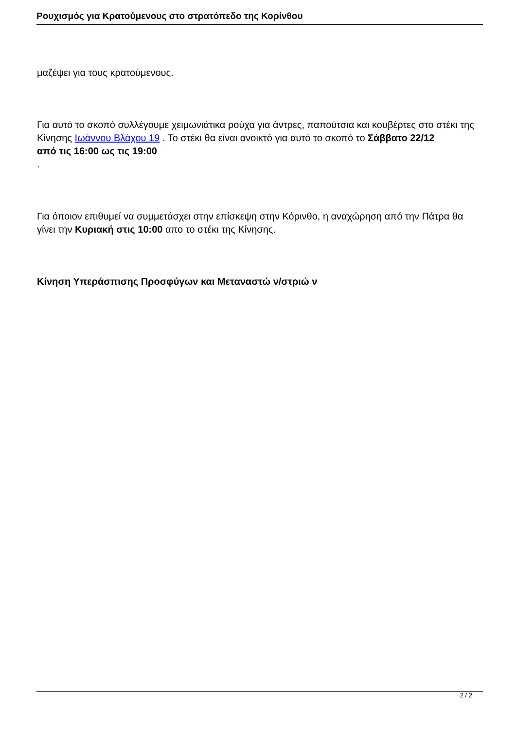Ρουχισμός για Κρατούμενους στο στρατόπεδο της Κορίνθου
μαζέψει για τους κρατούμενους.
Για αυτό το σκοπό συλλέγουμε χειμωνιάτικα ρούχα για άντρες, παπούτσια και κουβέρτες στο στέκι της Κίνησης Ιωάννου Βλάχου 19 . Το στέκι θα είναι ανοικτό για αυτό το σκοπό το Σάββατο 22/12
από τις 16:00 ως τις 19:00
.
Για όποιον επιθυμεί να συμμετάσχει στην επίσκεψη στην Κόρινθο, η αναχώρηση από την Πάτρα θα γίνει την Κυριακή στις 10:00 απο το στέκι της Κίνησης.
Κίνηση Υπεράσπισης Προσφύγων και Μεταναστώ ν/στριώ ν
2 / 2